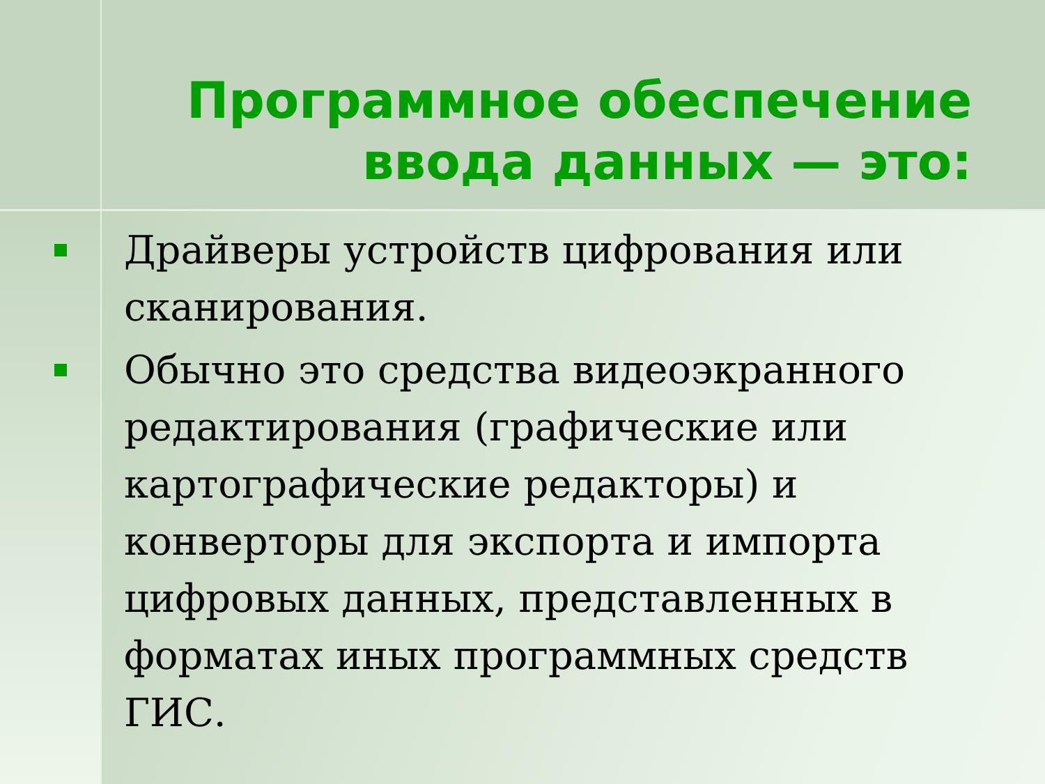Программное обеспечение
ввода данных — это:
Драйверы устройств цифрования или сканирования.
Обычно это средства видеоэкранного редактирования (графические или картографические редакторы) и конверторы для экспорта и импорта цифровых данных, представленных в форматах иных программных средств ГИС.